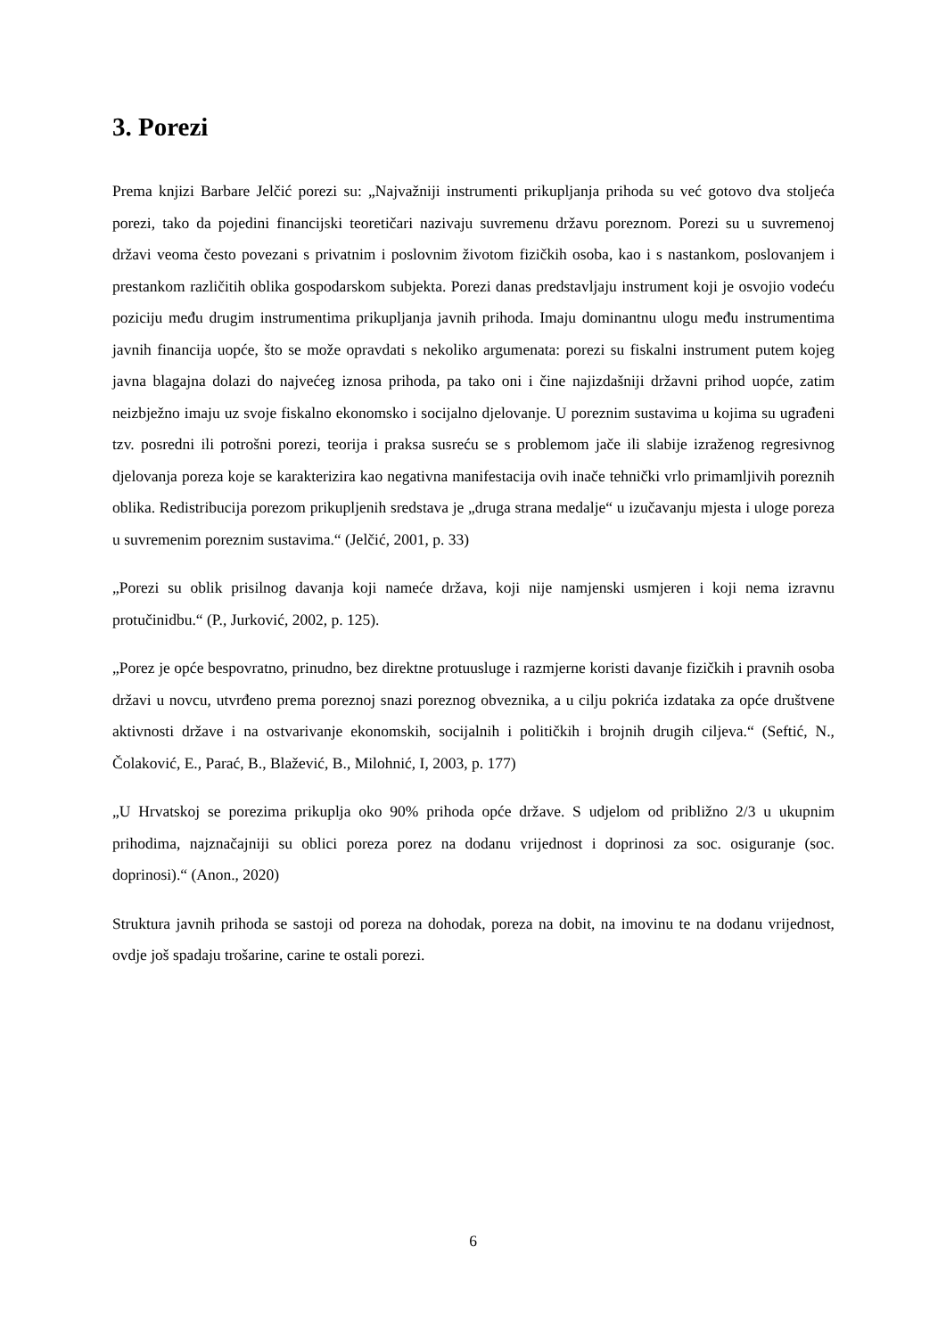3. Porezi
Prema knjizi Barbare Jelčić porezi su: „Najvažniji instrumenti prikupljanja prihoda su već gotovo dva stoljeća porezi, tako da pojedini financijski teoretičari nazivaju suvremenu državu poreznom. Porezi su u suvremenoj državi veoma često povezani s privatnim i poslovnim životom fizičkih osoba, kao i s nastankom, poslovanjem i prestankom različitih oblika gospodarskom subjekta. Porezi danas predstavljaju instrument koji je osvojio vodeću poziciju među drugim instrumentima prikupljanja javnih prihoda. Imaju dominantnu ulogu među instrumentima javnih financija uopće, što se može opravdati s nekoliko argumenata: porezi su fiskalni instrument putem kojeg javna blagajna dolazi do najvećeg iznosa prihoda, pa tako oni i čine najizdašniji državni prihod uopće, zatim neizbježno imaju uz svoje fiskalno ekonomsko i socijalno djelovanje. U poreznim sustavima u kojima su ugrađeni tzv. posredni ili potrošni porezi, teorija i praksa susreću se s problemom jače ili slabije izraženog regresivnog djelovanja poreza koje se karakterizira kao negativna manifestacija ovih inače tehnički vrlo primamljivih poreznih oblika. Redistribucija porezom prikupljenih sredstava je „druga strana medalje“ u izučavanju mjesta i uloge poreza u suvremenim poreznim sustavima.“ (Jelčić, 2001, p. 33)
„Porezi su oblik prisilnog davanja koji nameće država, koji nije namjenski usmjeren i koji nema izravnu protučinidbu.“ (P., Jurković, 2002, p. 125).
„Porez je opće bespovratno, prinudno, bez direktne protuusluge i razmjerne koristi davanje fizičkih i pravnih osoba državi u novcu, utvrđeno prema poreznoj snazi poreznog obveznika, a u cilju pokrića izdataka za opće društvene aktivnosti države i na ostvarivanje ekonomskih, socijalnih i političkih i brojnih drugih ciljeva.“ (Seftić, N., Čolaković, E., Parać, B., Blažević, B., Milohnić, I, 2003, p. 177)
„U Hrvatskoj se porezima prikuplja oko 90% prihoda opće države. S udjelom od približno 2/3 u ukupnim prihodima, najznačajniji su oblici poreza porez na dodanu vrijednost i doprinosi za soc. osiguranje (soc. doprinosi).“ (Anon., 2020)
Struktura javnih prihoda se sastoji od poreza na dohodak, poreza na dobit, na imovinu te na dodanu vrijednost, ovdje još spadaju trošarine, carine te ostali porezi.
6